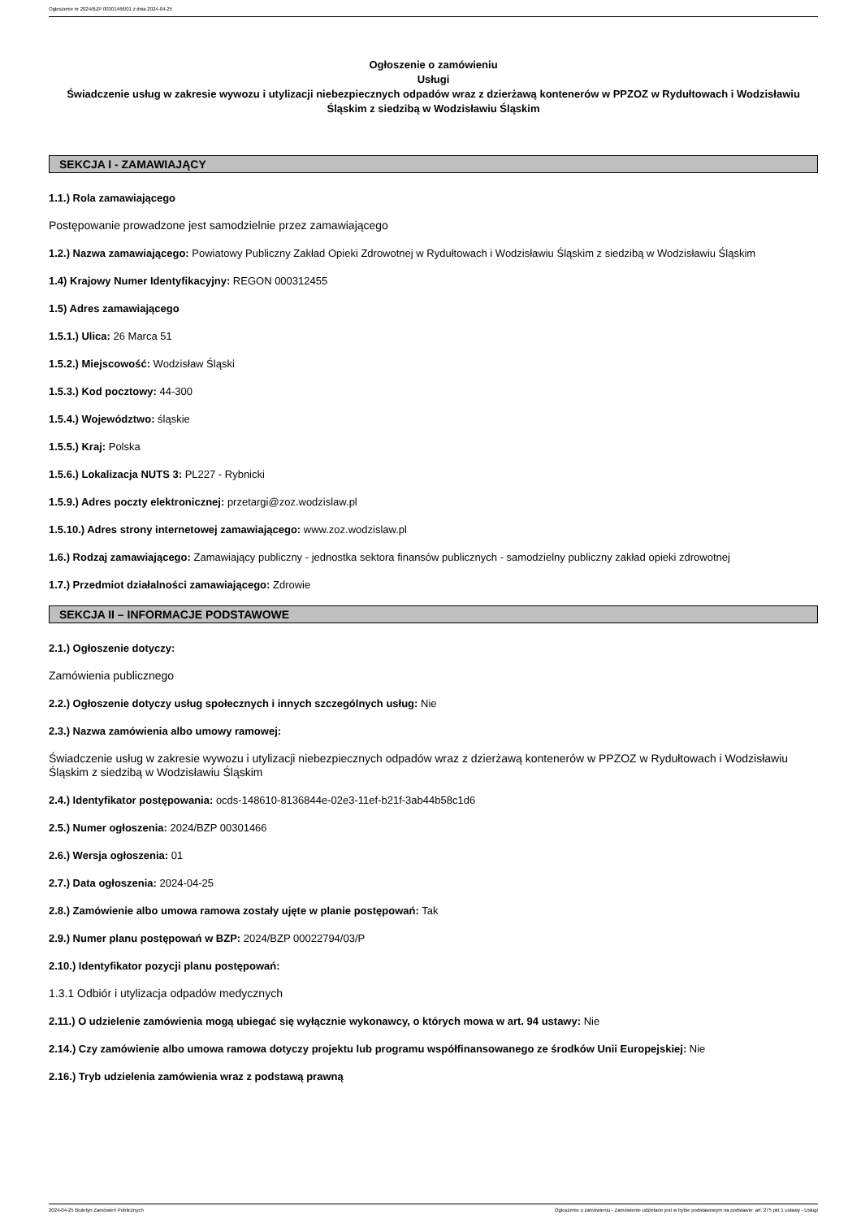Ogłoszenie nr 2024/BZP 00301466/01 z dnia 2024-04-25
Ogłoszenie o zamówieniu
Usługi
Świadczenie usług w zakresie wywozu i utylizacji niebezpiecznych odpadów wraz z dzierżawą kontenerów w PPZOZ w Rydułtowach i Wodzisławiu Śląskim z siedzibą w Wodzisławiu Śląskim
SEKCJA I - ZAMAWIAJĄCY
1.1.) Rola zamawiającego
Postępowanie prowadzone jest samodzielnie przez zamawiającego
1.2.) Nazwa zamawiającego: Powiatowy Publiczny Zakład Opieki Zdrowotnej w Rydułtowach i Wodzisławiu Śląskim z siedzibą w Wodzisławiu Śląskim
1.4) Krajowy Numer Identyfikacyjny: REGON 000312455
1.5) Adres zamawiającego
1.5.1.) Ulica: 26 Marca 51
1.5.2.) Miejscowość: Wodzisław Śląski
1.5.3.) Kod pocztowy: 44-300
1.5.4.) Województwo: śląskie
1.5.5.) Kraj: Polska
1.5.6.) Lokalizacja NUTS 3: PL227 - Rybnicki
1.5.9.) Adres poczty elektronicznej: przetargi@zoz.wodzislaw.pl
1.5.10.) Adres strony internetowej zamawiającego: www.zoz.wodzislaw.pl
1.6.) Rodzaj zamawiającego: Zamawiający publiczny - jednostka sektora finansów publicznych - samodzielny publiczny zakład opieki zdrowotnej
1.7.) Przedmiot działalności zamawiającego: Zdrowie
SEKCJA II – INFORMACJE PODSTAWOWE
2.1.) Ogłoszenie dotyczy:
Zamówienia publicznego
2.2.) Ogłoszenie dotyczy usług społecznych i innych szczególnych usług: Nie
2.3.) Nazwa zamówienia albo umowy ramowej:
Świadczenie usług w zakresie wywozu i utylizacji niebezpiecznych odpadów wraz z dzierżawą kontenerów w PPZOZ w Rydułtowach i Wodzisławiu Śląskim z siedzibą w Wodzisławiu Śląskim
2.4.) Identyfikator postępowania: ocds-148610-8136844e-02e3-11ef-b21f-3ab44b58c1d6
2.5.) Numer ogłoszenia: 2024/BZP 00301466
2.6.) Wersja ogłoszenia: 01
2.7.) Data ogłoszenia: 2024-04-25
2.8.) Zamówienie albo umowa ramowa zostały ujęte w planie postępowań: Tak
2.9.) Numer planu postępowań w BZP: 2024/BZP 00022794/03/P
2.10.) Identyfikator pozycji planu postępowań:
1.3.1 Odbiór i utylizacja odpadów medycznych
2.11.) O udzielenie zamówienia mogą ubiegać się wyłącznie wykonawcy, o których mowa w art. 94 ustawy: Nie
2.14.) Czy zamówienie albo umowa ramowa dotyczy projektu lub programu współfinansowanego ze środków Unii Europejskiej: Nie
2.16.) Tryb udzielenia zamówienia wraz z podstawą prawną
2024-04-25 Biuletyn Zamówień Publicznych Ogłoszenie o zamówieniu - Zamówienie udzielane jest w trybie podstawowym na podstawie: art. 275 pkt 1 ustawy - Usługi